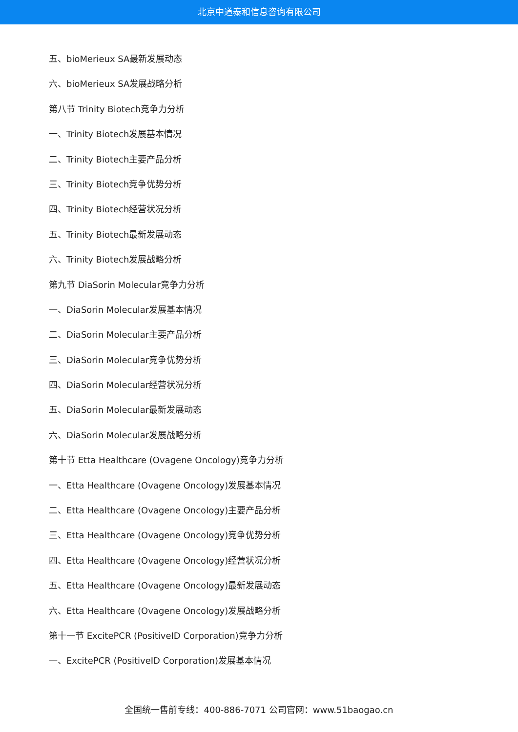北京中道泰和信息咨询有限公司
五、bioMerieux SA最新发展动态
六、bioMerieux SA发展战略分析
第八节 Trinity Biotech竞争力分析
一、Trinity Biotech发展基本情况
二、Trinity Biotech主要产品分析
三、Trinity Biotech竞争优势分析
四、Trinity Biotech经营状况分析
五、Trinity Biotech最新发展动态
六、Trinity Biotech发展战略分析
第九节 DiaSorin Molecular竞争力分析
一、DiaSorin Molecular发展基本情况
二、DiaSorin Molecular主要产品分析
三、DiaSorin Molecular竞争优势分析
四、DiaSorin Molecular经营状况分析
五、DiaSorin Molecular最新发展动态
六、DiaSorin Molecular发展战略分析
第十节 Etta Healthcare (Ovagene Oncology)竞争力分析
一、Etta Healthcare (Ovagene Oncology)发展基本情况
二、Etta Healthcare (Ovagene Oncology)主要产品分析
三、Etta Healthcare (Ovagene Oncology)竞争优势分析
四、Etta Healthcare (Ovagene Oncology)经营状况分析
五、Etta Healthcare (Ovagene Oncology)最新发展动态
六、Etta Healthcare (Ovagene Oncology)发展战略分析
第十一节 ExcitePCR (PositiveID Corporation)竞争力分析
一、ExcitePCR (PositiveID Corporation)发展基本情况
全国统一售前专线：400-886-7071 公司官网：www.51baogao.cn